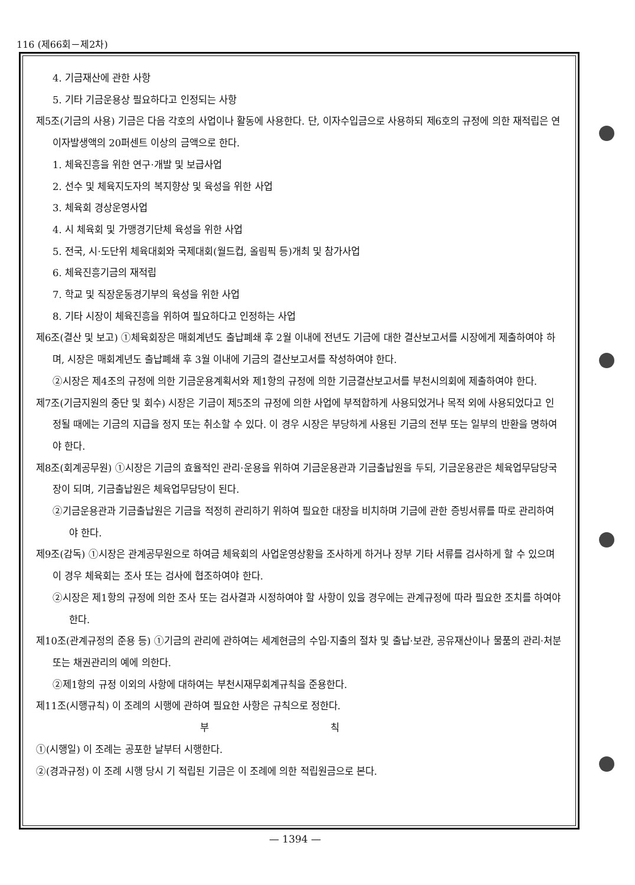116 (제66회－제2차)
4. 기금재산에 관한 사항
5. 기타 기금운용상 필요하다고 인정되는 사항
제5조(기금의 사용) 기금은 다음 각호의 사업이나 활동에 사용한다. 단, 이자수입금으로 사용하되 제6호의 규정에 의한 재적립은 연 이자발생액의 20퍼센트 이상의 금액으로 한다.
1. 체육진흥을 위한 연구·개발 및 보급사업
2. 선수 및 체육지도자의 복지향상 및 육성을 위한 사업
3. 체육회 경상운영사업
4. 시 체육회 및 가맹경기단체 육성을 위한 사업
5. 전국, 시·도단위 체육대회와 국제대회(월드컵, 올림픽 등)개최 및 참가사업
6. 체육진흥기금의 재적립
7. 학교 및 직장운동경기부의 육성을 위한 사업
8. 기타 시장이 체육진흥을 위하여 필요하다고 인정하는 사업
제6조(결산 및 보고) ①체육회장은 매회계년도 출납폐쇄 후 2월 이내에 전년도 기금에 대한 결산보고서를 시장에게 제출하여야 하며, 시장은 매회계년도 출납폐쇄 후 3월 이내에 기금의 결산보고서를 작성하여야 한다.
②시장은 제4조의 규정에 의한 기금운용계획서와 제1항의 규정에 의한 기금결산보고서를 부천시의회에 제출하여야 한다.
제7조(기금지원의 중단 및 회수) 시장은 기금이 제5조의 규정에 의한 사업에 부적합하게 사용되었거나 목적 외에 사용되었다고 인정될 때에는 기금의 지급을 정지 또는 취소할 수 있다. 이 경우 시장은 부당하게 사용된 기금의 전부 또는 일부의 반환을 명하여야 한다.
제8조(회계공무원) ①시장은 기금의 효율적인 관리·운용을 위하여 기금운용관과 기금출납원을 두되, 기금운용관은 체육업무담당국장이 되며, 기금출납원은 체육업무담당이 된다.
②기금운용관과 기금출납원은 기금을 적정히 관리하기 위하여 필요한 대장을 비치하며 기금에 관한 증빙서류를 따로 관리하여야 한다.
제9조(감독) ①시장은 관계공무원으로 하여금 체육회의 사업운영상황을 조사하게 하거나 장부 기타 서류를 검사하게 할 수 있으며 이 경우 체육회는 조사 또는 검사에 협조하여야 한다.
②시장은 제1항의 규정에 의한 조사 또는 검사결과 시정하여야 할 사항이 있을 경우에는 관계규정에 따라 필요한 조치를 하여야 한다.
제10조(관계규정의 준용 등) ①기금의 관리에 관하여는 세계현금의 수입·지출의 절차 및 출납·보관, 공유재산이나 물품의 관리·처분 또는 채권관리의 예에 의한다.
②제1항의 규정 이외의 사항에 대하여는 부천시재무회계규칙을 준용한다.
제11조(시행규칙) 이 조례의 시행에 관하여 필요한 사항은 규칙으로 정한다.
부 칙
①(시행일) 이 조례는 공포한 날부터 시행한다.
②(경과규정) 이 조례 시행 당시 기 적립된 기금은 이 조례에 의한 적립원금으로 본다.
— 1394 —